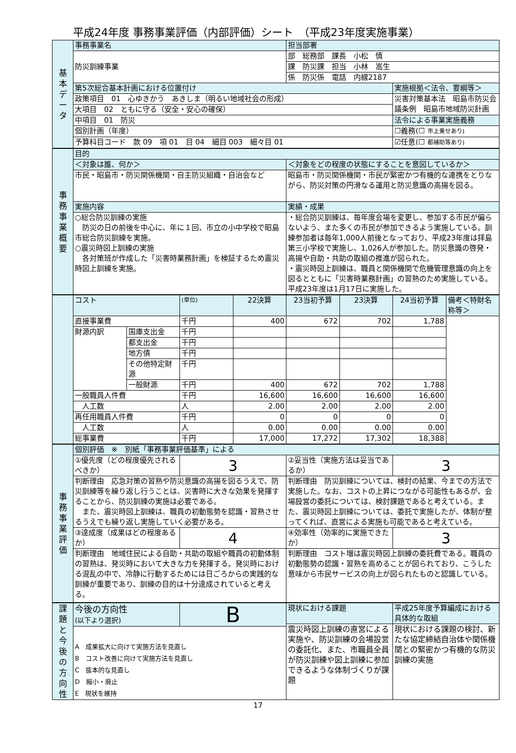平成24年度 事務事業評価（内部評価）シート　（平成23年度実施事業）
| 基 本 デ ー タ | 事務事業名 | 担当部署 | |
| | 防災訓練事業 | 部 総務部 課長 小松 慎 | |
| | | 課 防災課 担当 小林 嵩生 | |
| | | 係 防災係 電話 内線2187 | |
| | 第5次総合基本計画における位置付け | | 実施根拠＜法令、要綱等＞ |
| | 政策項目 01 心ゆきかう あきしま（明るい地域社会の形成） | | 災害対策基本法 昭島市防災会議条例 昭島市地域防災計画 |
| | 大項目 02 ともに守る（安全・安心の確保） | | |
| | 中項目 01 防災 | | 法令による事業実施義務 |
| | 個別計画（年度） | | ☐義務(☐ 市上乗せあり) |
| | 予算科目コード 款 09 項 01 目 04 細目 003 細々目 01 | | ☑任意(☐ 都補助等あり) |
| 事 務 事 業 概 要 | 目的 | |
| | ＜対象は誰、何か＞ | ＜対象をどの程度の状態にすることを意図しているか＞ |
| | 市民・昭島市・防災関係機関・自主防災組織・自治会など | 昭島市・防災関係機関・市民が緊密かつ有機的な連携をとりながら、防災対策の円滑なる運用と防災意識の高揚を図る。 |
| | 実施内容 | 実績・成果 |
| | ○総合防災訓練の実施 防災の日の前後を中心に、年に１回、市立の小中学校で昭島市総合防災訓練を実施。 ○震災時図上訓練の実施 各対策班が作成した「災害時業務計画」を検証するため震災時図上訓練を実施。 | ・総合防災訓練は、毎年度会場を変更し、参加する市民が偏らないよう、また多くの市民が参加できるよう実施している。訓練参加者は毎年1,000人前後となっており、平成23年度は拝島第三小学校で実施し、1,026人が参加した。防災意識の啓発・高揚や自助・共助の取組の推進が図られた。 ・震災時図上訓練は、職員と関係機関で危機管理意識の向上を図るとともに「災害時業務計画」の習熟のため実施している。平成23年度は1月17日に実施した。 |
| | コスト | | (単位) | 22決算 | 23当初予算 | 23決算 | 24当初予算 | 備考＜特財名称等＞ |
| | 直接事業費 | | 千円 | 400 | 672 | 702 | 1,788 | |
| | 財源内訳 | 国庫支出金 | 千円 | | | | | |
| | | 都支出金 | 千円 | | | | | |
| | | 地方債 | 千円 | | | | | |
| | | その他特定財源 | 千円 | | | | | |
| | | 一般財源 | 千円 | 400 | 672 | 702 | 1,788 | |
| | 一般職員人件費 | | 千円 | 16,600 | 16,600 | 16,600 | 16,600 | |
| | 人工数 | | 人 | 2.00 | 2.00 | 2.00 | 2.00 | |
| | 再任用職員人件費 | | 千円 | 0 | 0 | 0 | 0 | |
| | 人工数 | | 人 | 0.00 | 0.00 | 0.00 | 0.00 | |
| | 総事業費 | | 千円 | 17,000 | 17,272 | 17,302 | 18,388 | |
| 事 務 事 業 評 価 | 個別評価 ※ 別紙「事務事業評価基準」による | | | |
| | ①優先度（どの程度優先されるべきか） | 3 | ②妥当性（実施方法は妥当であるか） | 3 |
| | 判断理由 応急対策の習熟や防災意識の高揚を図るうえで、防災訓練等を繰り返し行うことは、災害時に大きな効果を発揮することから、防災訓練の実施は必要である。 また、震災時図上訓練は、職員の初動態勢を認識・習熟させるうえでも繰り返し実施していく必要がある。 | | 判断理由 防災訓練については、検討の結果、今までの方法で実施した。なお、コストの上昇につながる可能性もあるが、会場設営の委託については、検討課題であると考えている。また、震災時図上訓練については、委託で実施したが、体制が整ってくれば、直営による実施も可能であると考えている。 | |
| | ③達成度（成果はどの程度あるか） | 4 | ④効率性（効率的に実施できたか） | 3 |
| | 判断理由 地域住民による自助・共助の取組や職員の初動体制の習熟は、発災時において大きな力を発揮する。発災時における混乱の中で、冷静に行動するためには日ごろからの実践的な訓練が重要であり、訓練の目的は十分達成されていると考える。 | | 判断理由 コスト増は震災時図上訓練の委託費である。職員の初動態勢の認識・習熟を高めることが図られており、こうした意味から市民サービスの向上が図られたものと認識している。 | |
| 課 題 と 今 後 の 方 向 性 | 今後の方向性 (以下より選択) | B | 現状における課題 | 平成25年度予算編成における具体的な取組 |
| | | | 震災時図上訓練の直営による実施や、防災訓練の会場設営の委託化、また、市職員全員が防災訓練や図上訓練に参加できるような体制づくりが課題 | 現状における課題の検討、新たな協定締結自治体や関係機関との緊密かつ有機的な防災訓練の実施 |
| | A 成果拡大に向けて実施方法を見直し B コスト改善に向けて実施方法を見直し C 抜本的な見直し D 縮小・廃止 E 現状を維持 | | | |
17